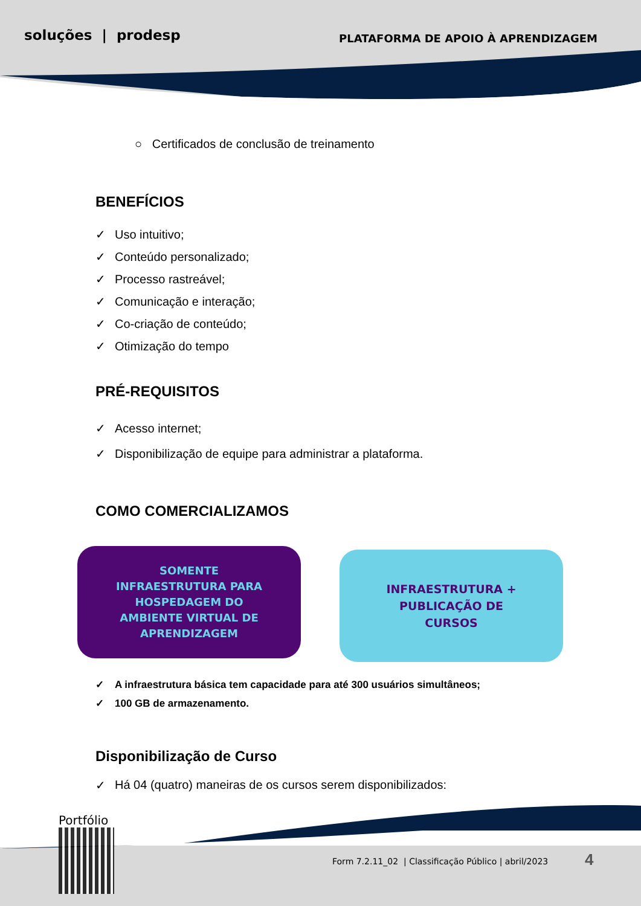soluções | prodesp
PLATAFORMA DE APOIO À APRENDIZAGEM
○ Certificados de conclusão de treinamento
BENEFÍCIOS
✓ Uso intuitivo;
✓ Conteúdo personalizado;
✓ Processo rastreável;
✓ Comunicação e interação;
✓ Co-criação de conteúdo;
✓ Otimização do tempo
PRÉ-REQUISITOS
✓ Acesso internet;
✓ Disponibilização de equipe para administrar a plataforma.
COMO COMERCIALIZAMOS
SOMENTE
INFRAESTRUTURA PARA
HOSPEDAGEM DO
AMBIENTE VIRTUAL DE
APRENDIZAGEM
INFRAESTRUTURA +
PUBLICAÇÃO DE
CURSOS
✓ A infraestrutura básica tem capacidade para até 300 usuários simultâneos;
✓ 100 GB de armazenamento.
Disponibilização de Curso
✓ Há 04 (quatro) maneiras de os cursos serem disponibilizados:
Portfólio
Form 7.2.11_02 | Classificação Público | abril/2023
4